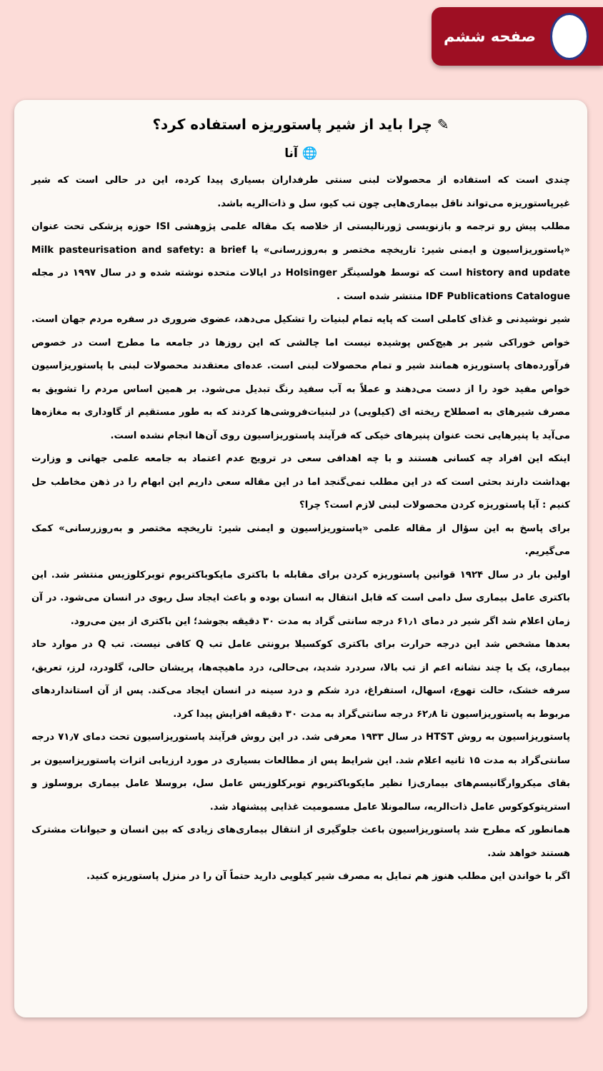صفحه ششم
✎ چرا باید از شیر پاستوریزه استفاده کرد؟
🌐 آنا
چندی است که استفاده از محصولات لبنی سنتی طرفداران بسیاری پیدا کرده، این در حالی است که شیر غیرپاستوریزه می‌تواند ناقل بیماری‌هایی چون تب کیو، سل و ذات‌الریه باشد.
مطلب پیش رو ترجمه و بازنویسی ژورنالیستی از خلاصه یک مقاله علمی پژوهشی ISI حوزه پزشکی تحت عنوان «پاستوریزاسیون و ایمنی شیر: تاریخچه مختصر و به‌روزرسانی» یا Milk pasteurisation and safety: a brief history and update است که توسط هولسینگر Holsinger در ایالات متحده نوشته شده و در سال ۱۹۹۷ در مجله IDF Publications Catalogue منتشر شده است .
شیر نوشیدنی و غذای کاملی است که پایه تمام لبنیات را تشکیل می‌دهد، عضوی ضروری در سفره مردم جهان است. خواص خوراکی شیر بر هیچ‌کس پوشیده نیست اما چالشی که این روزها در جامعه ما مطرح است در خصوص فرآورده‌های پاستوریزه همانند شیر و تمام محصولات لبنی است. عده‌ای معتقدند محصولات لبنی با پاستوریزاسیون خواص مفید خود را از دست می‌دهند و عملاً به آب سفید رنگ تبدیل می‌شود. بر همین اساس مردم را تشویق به مصرف شیرهای به اصطلاح ریخته ای (کیلویی) در لبنیات‌فروشی‌ها کردند که به طور مستقیم از گاوداری به مغازه‌ها می‌آید یا پنیرهایی تحت عنوان پنیرهای خیکی که فرآیند پاستوریزاسیون روی آن‌ها انجام نشده است.
اینکه این افراد چه کسانی هستند و با چه اهدافی سعی در ترویج عدم اعتماد به جامعه علمی جهانی و وزارت بهداشت دارند بحثی است که در این مطلب نمی‌گنجد اما در این مقاله سعی داریم این ابهام را در ذهن مخاطب حل کنیم : آیا پاستوریزه کردن محصولات لبنی لازم است؟ چرا؟
برای پاسخ به این سؤال از مقاله علمی «پاستوریزاسیون و ایمنی شیر: تاریخچه مختصر و به‌روزرسانی» کمک می‌گیریم.
اولین بار در سال ۱۹۲۴ قوانین پاستوریزه کردن برای مقابله با باکتری مایکوباکتریوم توبرکلوزیس منتشر شد. این باکتری عامل بیماری سل دامی است که قابل انتقال به انسان بوده و باعث ایجاد سل ریوی در انسان می‌شود. در آن زمان اعلام شد اگر شیر در دمای ۶۱٫۱ درجه سانتی گراد به مدت ۳۰ دقیقه بجوشد؛ این باکتری از بین می‌رود.
بعدها مشخص شد این درجه حرارت برای باکتری کوکسیلا برونتی عامل تب Q کافی نیست. تب Q در موارد حاد بیماری، یک یا چند نشانه اعم از تب بالا، سردرد شدید، بی‌حالی، درد ماهیچه‌ها، پریشان حالی، گلودرد، لرز، تعریق، سرفه خشک، حالت تهوع، اسهال، استفراغ، درد شکم و درد سینه در انسان ایجاد می‌کند. پس از آن استانداردهای مربوط به پاستوریزاسیون تا ۶۲٫۸ درجه سانتی‌گراد به مدت ۳۰ دقیقه افزایش پیدا کرد.
پاستوریزاسیون به روش HTST در سال ۱۹۳۳ معرفی شد. در این روش فرآیند پاستوریزاسیون تحت دمای ۷۱٫۷ درجه سانتی‌گراد به مدت ۱۵ ثانیه اعلام شد. این شرایط پس از مطالعات بسیاری در مورد ارزیابی اثرات پاستوریزاسیون بر بقای میکروارگانیسم‌های بیماری‌زا نظیر مایکوباکتریوم توبرکلوزیس عامل سل، بروسلا عامل بیماری بروسلوز و استرپتوکوکوس عامل ذات‌الریه، سالمونلا عامل مسمومیت غذایی پیشنهاد شد.
همانطور که مطرح شد پاستوریزاسیون باعث جلوگیری از انتقال بیماری‌های زیادی که بین انسان و حیوانات مشترک هستند خواهد شد.
اگر با خواندن این مطلب هنوز هم تمایل به مصرف شیر کیلویی دارید حتماً آن را در منزل پاستوریزه کنید.